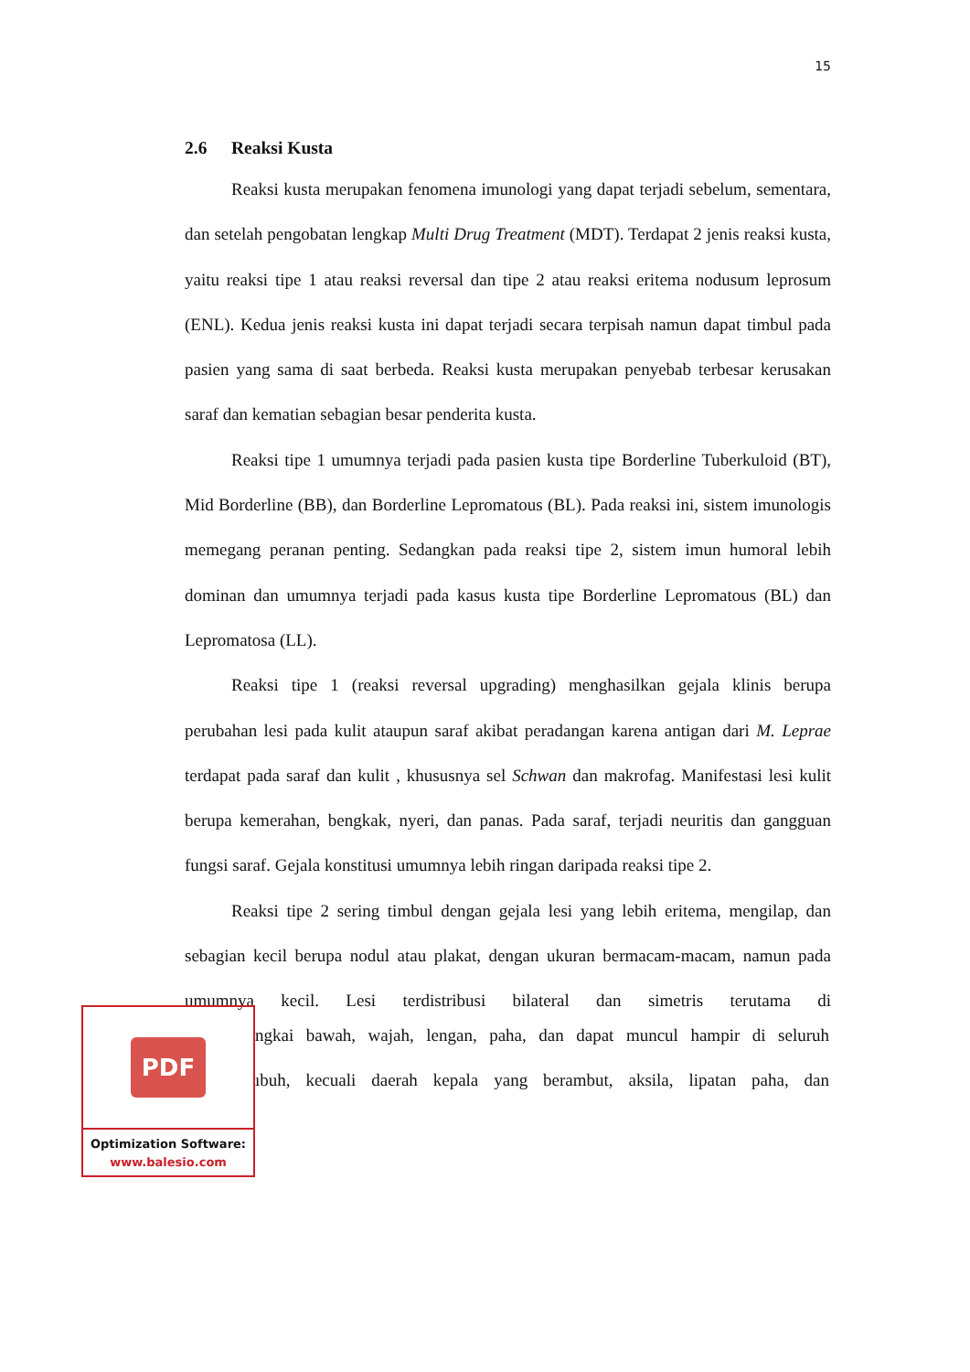15
2.6 Reaksi Kusta
Reaksi kusta merupakan fenomena imunologi yang dapat terjadi sebelum, sementara, dan setelah pengobatan lengkap Multi Drug Treatment (MDT). Terdapat 2 jenis reaksi kusta, yaitu reaksi tipe 1 atau reaksi reversal dan tipe 2 atau reaksi eritema nodusum leprosum (ENL). Kedua jenis reaksi kusta ini dapat terjadi secara terpisah namun dapat timbul pada pasien yang sama di saat berbeda. Reaksi kusta merupakan penyebab terbesar kerusakan saraf dan kematian sebagian besar penderita kusta.
Reaksi tipe 1 umumnya terjadi pada pasien kusta tipe Borderline Tuberkuloid (BT), Mid Borderline (BB), dan Borderline Lepromatous (BL). Pada reaksi ini, sistem imunologis memegang peranan penting. Sedangkan pada reaksi tipe 2, sistem imun humoral lebih dominan dan umumnya terjadi pada kasus kusta tipe Borderline Lepromatous (BL) dan Lepromatosa (LL).
Reaksi tipe 1 (reaksi reversal upgrading) menghasilkan gejala klinis berupa perubahan lesi pada kulit ataupun saraf akibat peradangan karena antigan dari M. Leprae terdapat pada saraf dan kulit , khususnya sel Schwan dan makrofag. Manifestasi lesi kulit berupa kemerahan, bengkak, nyeri, dan panas. Pada saraf, terjadi neuritis dan gangguan fungsi saraf. Gejala konstitusi umumnya lebih ringan daripada reaksi tipe 2.
Reaksi tipe 2 sering timbul dengan gejala lesi yang lebih eritema, mengilap, dan sebagian kecil berupa nodul atau plakat, dengan ukuran bermacam-macam, namun pada umumnya kecil. Lesi terdistribusi bilateral dan simetris terutama di
PDF
Optimization Software:
www.balesio.com
ngkai bawah, wajah, lengan, paha, dan dapat muncul hampir di seluruh
ıbuh, kecuali daerah kepala yang berambut, aksila, lipatan paha, dan